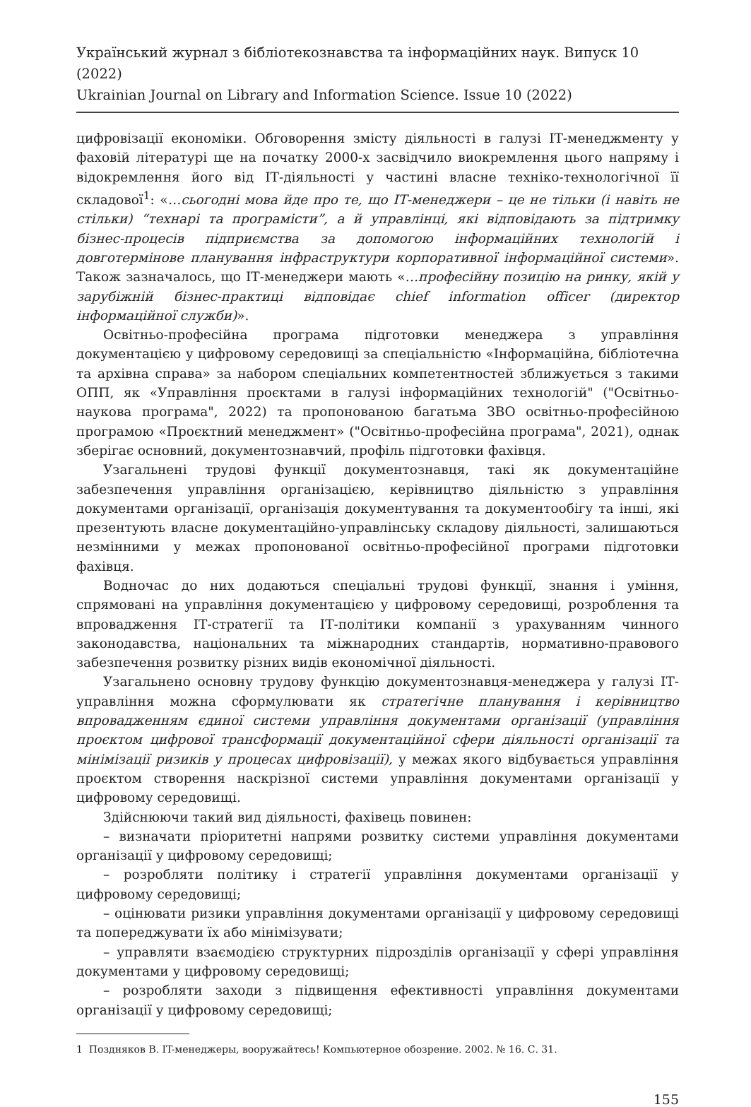Український журнал з бібліотекознавства та інформаційних наук. Випуск 10 (2022)
Ukrainian Journal on Library and Information Science. Issue 10 (2022)
цифровізації економіки. Обговорення змісту діяльності в галузі ІТ-менеджменту у фаховій літературі ще на початку 2000-х засвідчило виокремлення цього напряму і відокремлення його від ІТ-діяльності у частині власне техніко-технологічної її складової<sup>1</sup>: «…сьогодні мова йде про те, що ІТ-менеджери – це не тільки (і навіть не стільки) “технарі та програмісти”, а й управлінці, які відповідають за підтримку бізнес-процесів підприємства за допомогою інформаційних технологій і довготермінове планування інфраструктури корпоративної інформаційної системи». Також зазначалось, що ІТ-менеджери мають «…професійну позицію на ринку, якій у зарубіжній бізнес-практиці відповідає chief information officer (директор інформаційної служби)».
Освітньо-професійна програма підготовки менеджера з управління документацією у цифровому середовищі за спеціальністю «Інформаційна, бібліотечна та архівна справа» за набором спеціальних компетентностей зближується з такими ОПП, як «Управління проєктами в галузі інформаційних технологій" ("Освітньо-наукова програма", 2022) та пропонованою багатьма ЗВО освітньо-професійною програмою «Проєктний менеджмент» ("Освітньо-професійна програма", 2021), однак зберігає основний, документознавчий, профіль підготовки фахівця.
Узагальнені трудові функції документознавця, такі як документаційне забезпечення управління організацією, керівництво діяльністю з управління документами організації, організація документування та документообігу та інші, які презентують власне документаційно-управлінську складову діяльності, залишаються незмінними у межах пропонованої освітньо-професійної програми підготовки фахівця.
Водночас до них додаються спеціальні трудові функції, знання і уміння, спрямовані на управління документацією у цифровому середовищі, розроблення та впровадження ІТ-стратегії та ІТ-політики компанії з урахуванням чинного законодавства, національних та міжнародних стандартів, нормативно-правового забезпечення розвитку різних видів економічної діяльності.
Узагальнено основну трудову функцію документознавця-менеджера у галузі ІТ-управління можна сформулювати як стратегічне планування і керівництво впровадженням єдиної системи управління документами організації (управління проєктом цифрової трансформації документаційної сфери діяльності організації та мінімізації ризиків у процесах цифровізації), у межах якого відбувається управління проєктом створення наскрізної системи управління документами організації у цифровому середовищі.
Здійснюючи такий вид діяльності, фахівець повинен:
– визначати пріоритетні напрями розвитку системи управління документами організації у цифровому середовищі;
– розробляти політику і стратегії управління документами організації у цифровому середовищі;
– оцінювати ризики управління документами організації у цифровому середовищі та попереджувати їх або мінімізувати;
– управляти взаємодією структурних підрозділів організації у сфері управління документами у цифровому середовищі;
– розробляти заходи з підвищення ефективності управління документами організації у цифровому середовищі;
1 Поздняков В. IT-менеджеры, вооружайтесь! Компьютерное обозрение. 2002. № 16. С. 31.
155